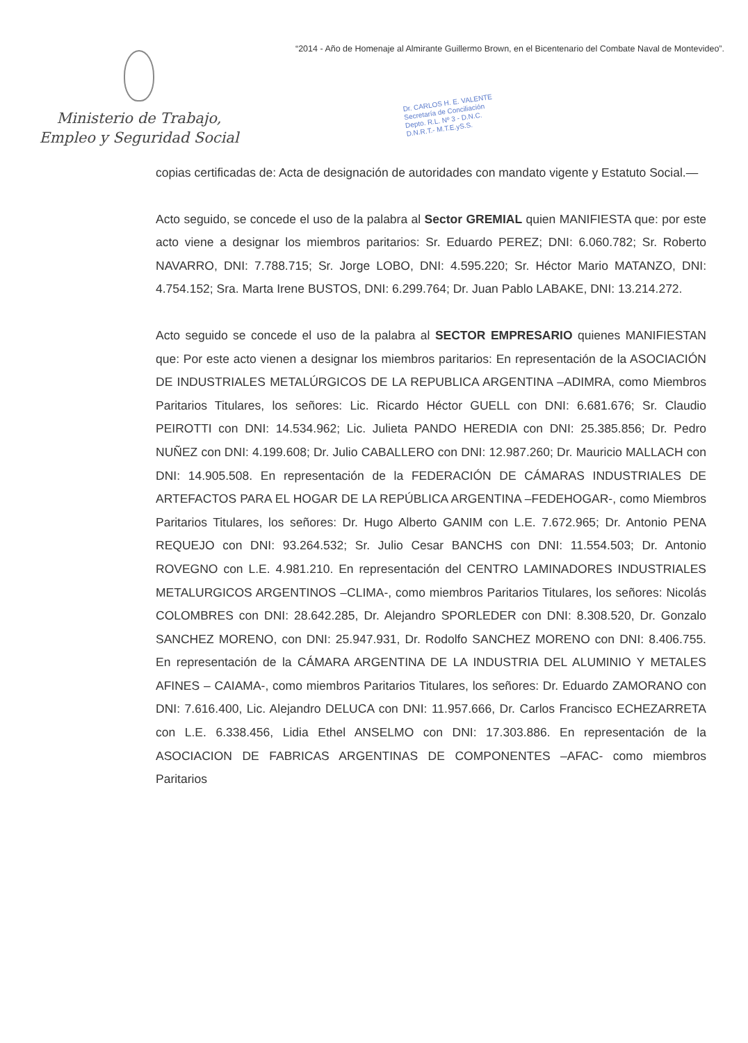Ministerio de Trabajo,
Empleo y Seguridad Social
“2014 - Año de Homenaje al Almirante Guillermo Brown, en el Bicentenario del Combate Naval de Montevideo”.
Dr. CARLOS H. E. VALENTE
Secretaría de Conciliación
Depto. R.L. Nº 3 - D.N.C.
D.N.R.T.- M.T.E.yS.S.
copias certificadas de: Acta de designación de autoridades con mandato vigente y Estatuto Social.—
Acto seguido, se concede el uso de la palabra al Sector GREMIAL quien MANIFIESTA que: por este acto viene a designar los miembros paritarios: Sr. Eduardo PEREZ; DNI: 6.060.782; Sr. Roberto NAVARRO, DNI: 7.788.715; Sr. Jorge LOBO, DNI: 4.595.220; Sr. Héctor Mario MATANZO, DNI: 4.754.152; Sra. Marta Irene BUSTOS, DNI: 6.299.764; Dr. Juan Pablo LABAKE, DNI: 13.214.272.
Acto seguido se concede el uso de la palabra al SECTOR EMPRESARIO quienes MANIFIESTAN que: Por este acto vienen a designar los miembros paritarios: En representación de la ASOCIACIÓN DE INDUSTRIALES METALÚRGICOS DE LA REPUBLICA ARGENTINA –ADIMRA, como Miembros Paritarios Titulares, los señores: Lic. Ricardo Héctor GUELL con DNI: 6.681.676; Sr. Claudio PEIROTTI con DNI: 14.534.962; Lic. Julieta PANDO HEREDIA con DNI: 25.385.856; Dr. Pedro NUÑEZ con DNI: 4.199.608; Dr. Julio CABALLERO con DNI: 12.987.260; Dr. Mauricio MALLACH con DNI: 14.905.508. En representación de la FEDERACIÓN DE CÁMARAS INDUSTRIALES DE ARTEFACTOS PARA EL HOGAR DE LA REPÚBLICA ARGENTINA –FEDEHOGAR-, como Miembros Paritarios Titulares, los señores: Dr. Hugo Alberto GANIM con L.E. 7.672.965; Dr. Antonio PENA REQUEJO con DNI: 93.264.532; Sr. Julio Cesar BANCHS con DNI: 11.554.503; Dr. Antonio ROVEGNO con L.E. 4.981.210. En representación del CENTRO LAMINADORES INDUSTRIALES METALURGICOS ARGENTINOS –CLIMA-, como miembros Paritarios Titulares, los señores: Nicolás COLOMBRES con DNI: 28.642.285, Dr. Alejandro SPORLEDER con DNI: 8.308.520, Dr. Gonzalo SANCHEZ MORENO, con DNI: 25.947.931, Dr. Rodolfo SANCHEZ MORENO con DNI: 8.406.755. En representación de la CÁMARA ARGENTINA DE LA INDUSTRIA DEL ALUMINIO Y METALES AFINES – CAIAMA-, como miembros Paritarios Titulares, los señores: Dr. Eduardo ZAMORANO con DNI: 7.616.400, Lic. Alejandro DELUCA con DNI: 11.957.666, Dr. Carlos Francisco ECHEZARRETA con L.E. 6.338.456, Lidia Ethel ANSELMO con DNI: 17.303.886. En representación de la ASOCIACION DE FABRICAS ARGENTINAS DE COMPONENTES –AFAC- como miembros Paritarios